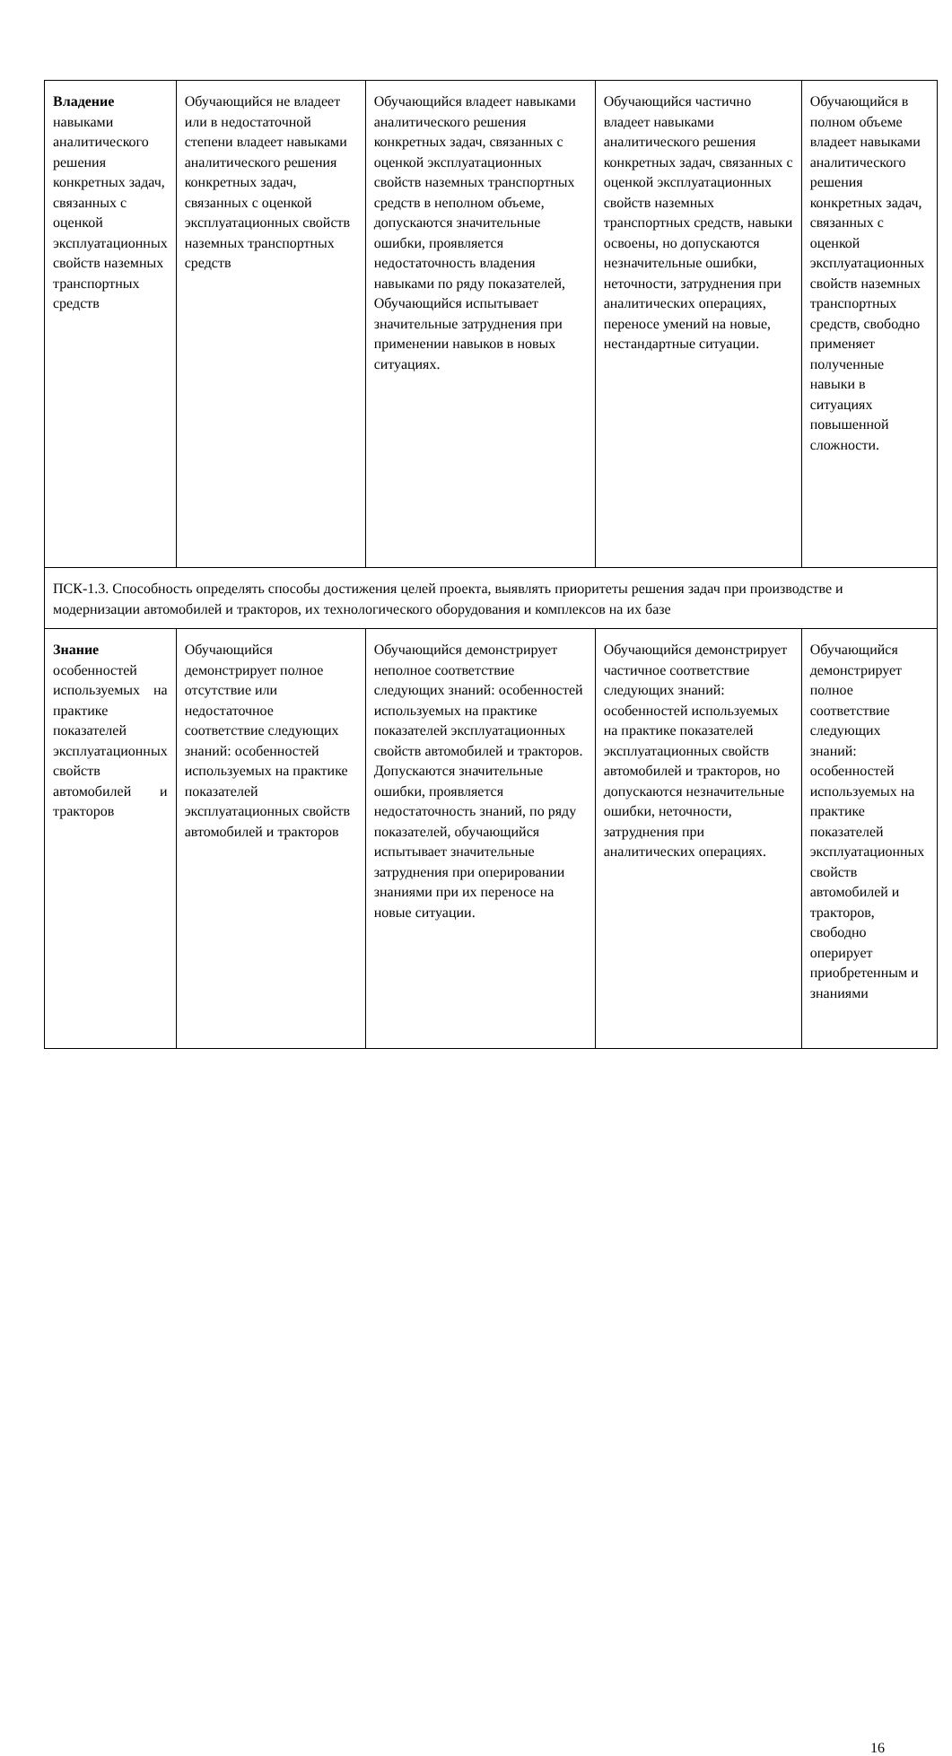| Владение навыками аналитического решения конкретных задач, связанных с оценкой эксплуатационных свойств наземных транспортных средств | Обучающийся не владеет или в недостаточной степени владеет навыками аналитического решения конкретных задач, связанных с оценкой эксплуатационных свойств наземных транспортных средств | Обучающийся владеет навыками аналитического решения конкретных задач, связанных с оценкой эксплуатационных свойств наземных транспортных средств в неполном объеме, допускаются значительные ошибки, проявляется недостаточность владения навыками по ряду показателей, Обучающийся испытывает значительные затруднения при применении навыков в новых ситуациях. | Обучающийся частично владеет навыками аналитического решения конкретных задач, связанных с оценкой эксплуатационных свойств наземных транспортных средств, навыки освоены, но допускаются незначительные ошибки, неточности, затруднения при аналитических операциях, переносе умений на новые, нестандартные ситуации. | Обучающийся в полном объеме владеет навыками аналитического решения конкретных задач, связанных с оценкой эксплуатационных свойств наземных транспортных средств, свободно применяет полученные навыки в ситуациях повышенной сложности. |
| ПСК-1.3. Способность определять способы достижения целей проекта, выявлять приоритеты решения задач при производстве и модернизации автомобилей и тракторов, их технологического оборудования и комплексов на их базе | | | | |
| Знание особенностей используемых на практике показателей эксплуатационных свойств автомобилей и тракторов | Обучающийся демонстрирует полное отсутствие или недостаточное соответствие следующих знаний: особенностей используемых на практике показателей эксплуатационных свойств автомобилей и тракторов | Обучающийся демонстрирует неполное соответствие следующих знаний: особенностей используемых на практике показателей эксплуатационных свойств автомобилей и тракторов. Допускаются значительные ошибки, проявляется недостаточность знаний, по ряду показателей, обучающийся испытывает значительные затруднения при оперировании знаниями при их переносе на новые ситуации. | Обучающийся демонстрирует частичное соответствие следующих знаний: особенностей используемых на практике показателей эксплуатационных свойств автомобилей и тракторов, но допускаются незначительные ошибки, неточности, затруднения при аналитических операциях. | Обучающийся демонстрирует полное соответствие следующих знаний: особенностей используемых на практике показателей эксплуатационных свойств автомобилей и тракторов, свободно оперирует приобретенным и знаниями |
16